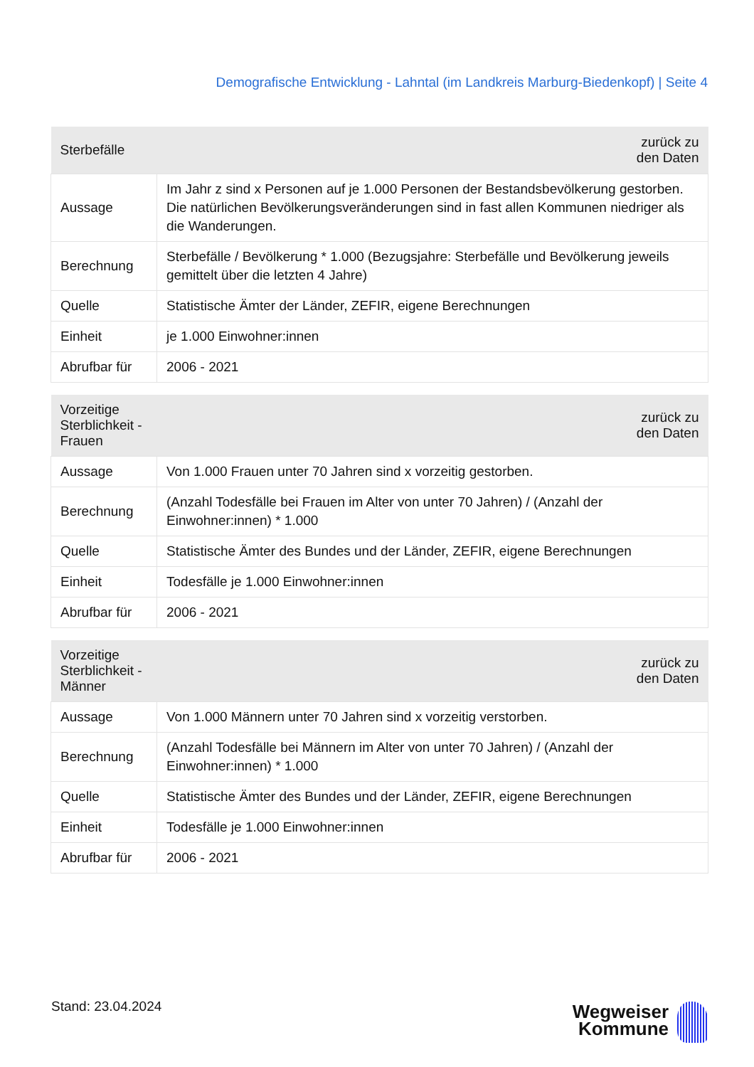Demografische Entwicklung - Lahntal (im Landkreis Marburg-Biedenkopf) | Seite 4
| Sterbefälle | zurück zu den Daten |
| --- | --- |
| Aussage | Im Jahr z sind x Personen auf je 1.000 Personen der Bestandsbevölkerung gestorben. Die natürlichen Bevölkerungsveränderungen sind in fast allen Kommunen niedriger als die Wanderungen. |
| Berechnung | Sterbefälle / Bevölkerung * 1.000 (Bezugsjahre: Sterbefälle und Bevölkerung jeweils gemittelt über die letzten 4 Jahre) |
| Quelle | Statistische Ämter der Länder, ZEFIR, eigene Berechnungen |
| Einheit | je 1.000 Einwohner:innen |
| Abrufbar für | 2006 - 2021 |
| Vorzeitige Sterblichkeit - Frauen | zurück zu den Daten |
| --- | --- |
| Aussage | Von 1.000 Frauen unter 70 Jahren sind x vorzeitig gestorben. |
| Berechnung | (Anzahl Todesfälle bei Frauen im Alter von unter 70 Jahren) / (Anzahl der Einwohner:innen) * 1.000 |
| Quelle | Statistische Ämter des Bundes und der Länder, ZEFIR, eigene Berechnungen |
| Einheit | Todesfälle je 1.000 Einwohner:innen |
| Abrufbar für | 2006 - 2021 |
| Vorzeitige Sterblichkeit - Männer | zurück zu den Daten |
| --- | --- |
| Aussage | Von 1.000 Männern unter 70 Jahren sind x vorzeitig verstorben. |
| Berechnung | (Anzahl Todesfälle bei Männern im Alter von unter 70 Jahren) / (Anzahl der Einwohner:innen) * 1.000 |
| Quelle | Statistische Ämter des Bundes und der Länder, ZEFIR, eigene Berechnungen |
| Einheit | Todesfälle je 1.000 Einwohner:innen |
| Abrufbar für | 2006 - 2021 |
Stand: 23.04.2024
Wegweiser
Kommune